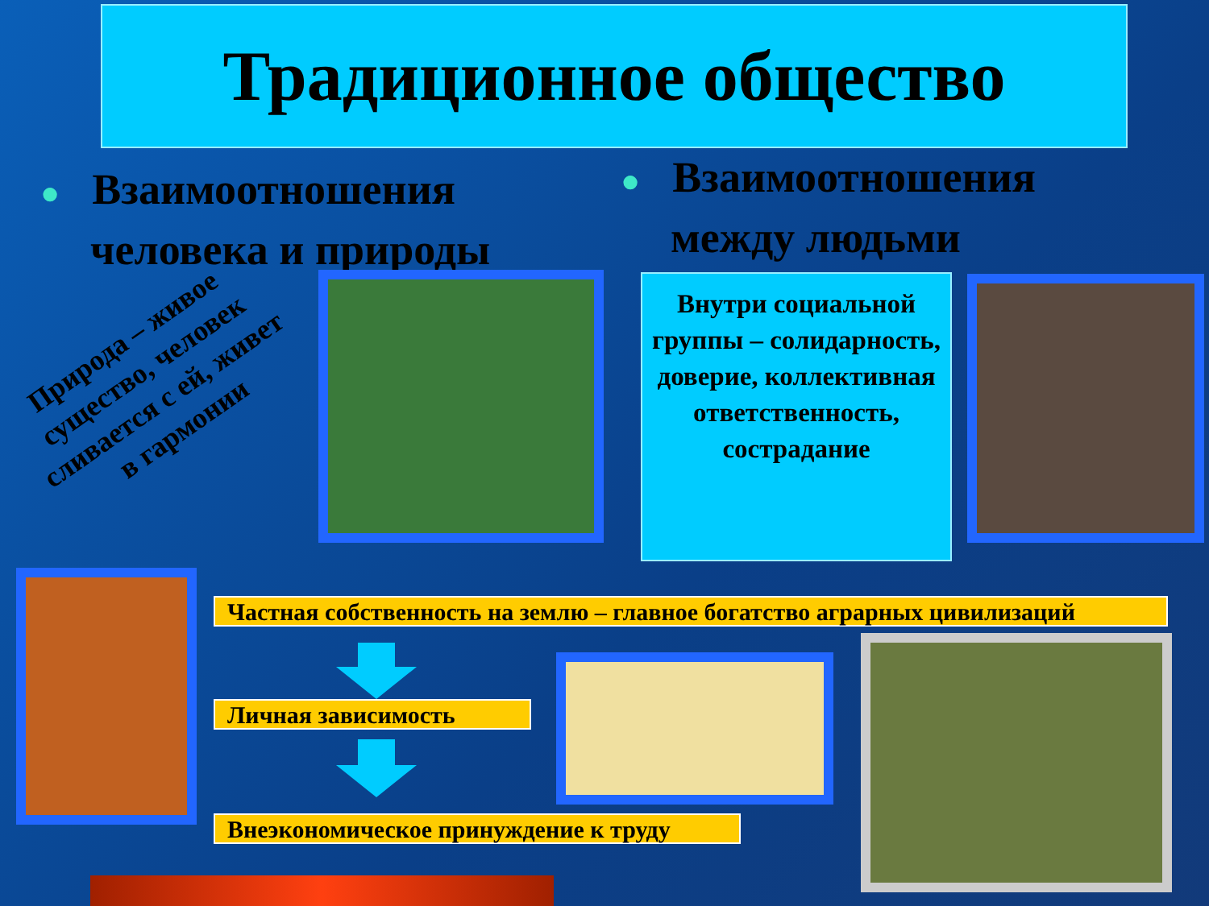Традиционное общество
● Взаимоотношения
человека и природы
● Взаимоотношения
между людьми
Природа – живое существо, человек сливается с ей, живет в гармонии
Внутри социальной группы – солидарность, доверие, коллективная ответственность, сострадание
Частная собственность на землю – главное богатство аграрных цивилизаций
Личная зависимость
Внеэкономическое принуждение к труду